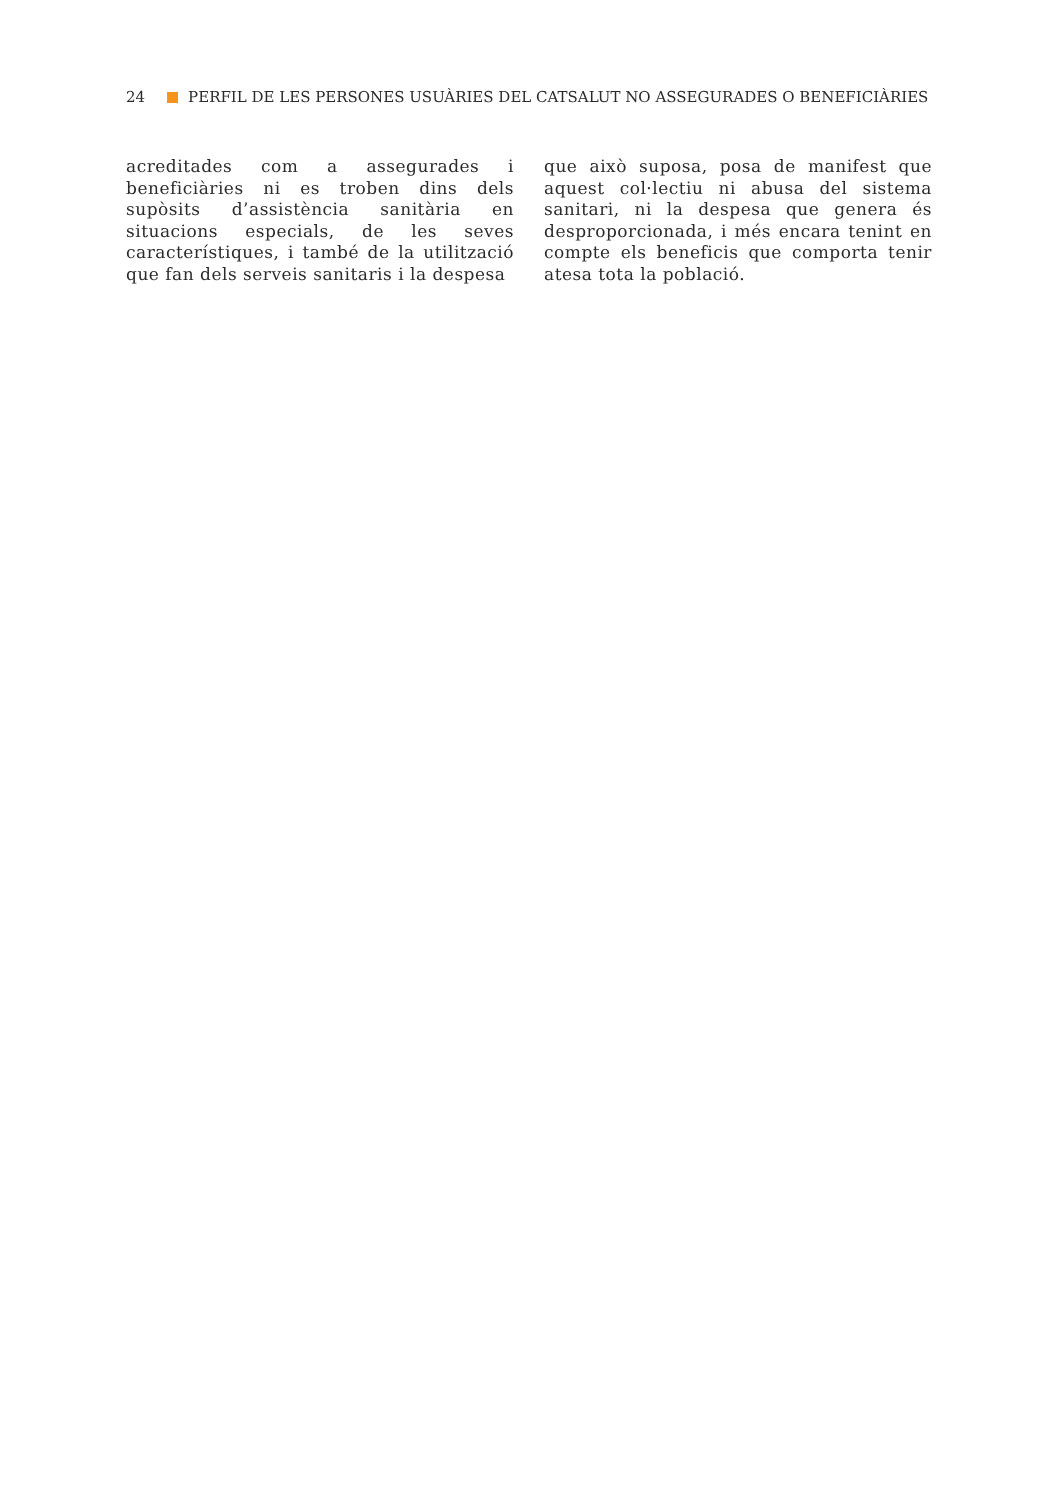24 PERFIL DE LES PERSONES USUÀRIES DEL CATSALUT NO ASSEGURADES O BENEFICIÀRIES
acreditades com a assegurades i beneficiàries ni es troben dins dels supòsits d’assistència sanitària en situacions especials, de les seves característiques, i també de la utilització que fan dels serveis sanitaris i la despesa
que això suposa, posa de manifest que aquest col·lectiu ni abusa del sistema sanitari, ni la despesa que genera és desproporcionada, i més encara tenint en compte els beneficis que comporta tenir atesa tota la població.